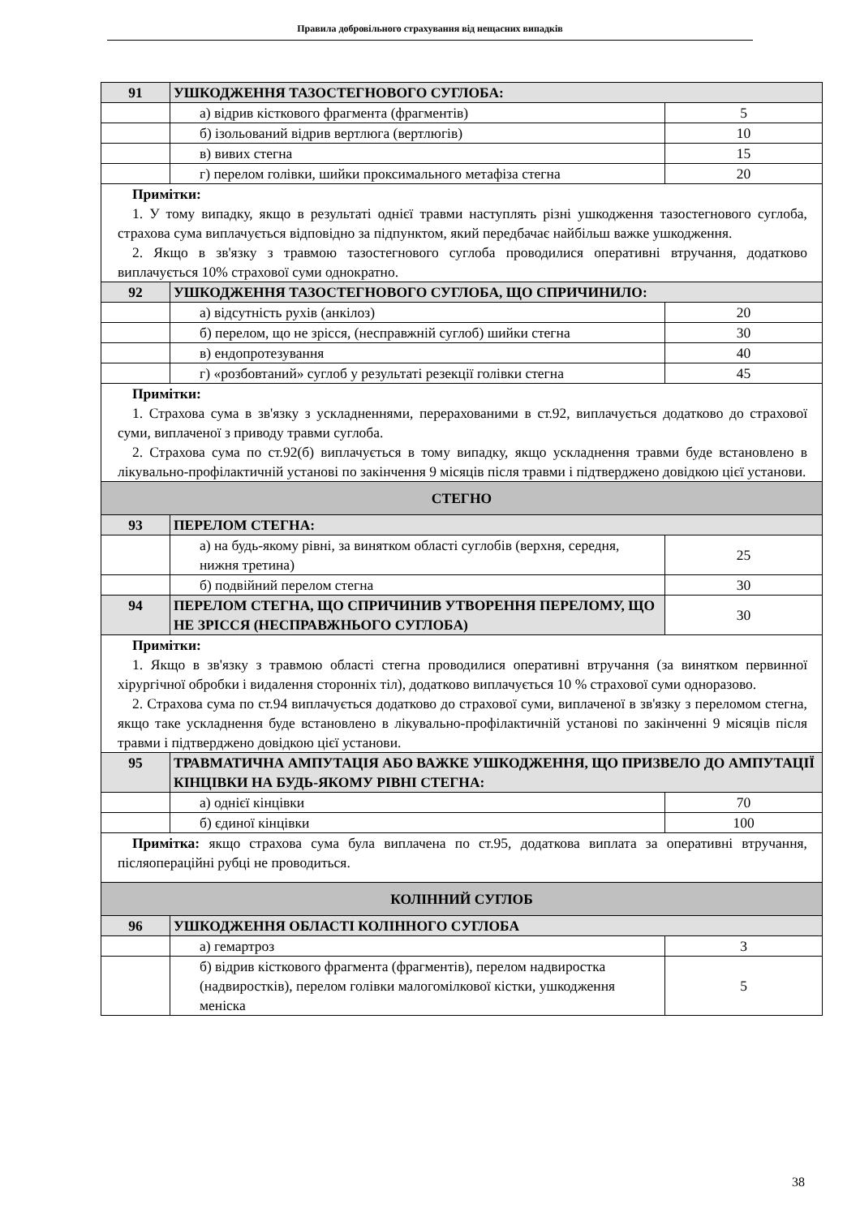Правила добровільного страхування від нещасних випадків
| 91 | УШКОДЖЕННЯ ТАЗОСТЕГНОВОГО СУГЛОБА: | |
| | а) відрив кісткового фрагмента (фрагментів) | 5 |
| | б) ізольований відрив вертлюга (вертлюгів) | 10 |
| | в) вивих стегна | 15 |
| | г) перелом голівки, шийки проксимального метафіза стегна | 20 |
| Примітки: 1. У тому випадку, якщо в результаті однієї травми наступлять різні ушкодження тазостегнового суглоба, страхова сума виплачується відповідно за підпунктом, який передбачає найбільш важке ушкодження. 2. Якщо в зв'язку з травмою тазостегнового суглоба проводилися оперативні втручання, додатково виплачується 10% страхової суми однократно. | | |
| 92 | УШКОДЖЕННЯ ТАЗОСТЕГНОВОГО СУГЛОБА, ЩО СПРИЧИНИЛО: | |
| | а) відсутність рухів (анкілоз) | 20 |
| | б) перелом, що не зрісся, (несправжній суглоб) шийки стегна | 30 |
| | в) ендопротезування | 40 |
| | г) «розбовтаний» суглоб у результаті резекції голівки стегна | 45 |
| Примітки: 1. Страхова сума в зв'язку з ускладненнями, перерахованими в ст.92, виплачується додатково до страхової суми, виплаченої з приводу травми суглоба. 2. Страхова сума по ст.92(б) виплачується в тому випадку, якщо ускладнення травми буде встановлено в лікувально-профілактичній установі по закінчення 9 місяців після травми і підтверджено довідкою цієї установи. | | |
| СТЕГНО | | |
| 93 | ПЕРЕЛОМ СТЕГНА: | |
| | а) на будь-якому рівні, за винятком області суглобів (верхня, середня, нижня третина) | 25 |
| | б) подвійний перелом стегна | 30 |
| 94 | ПЕРЕЛОМ СТЕГНА, ЩО СПРИЧИНИВ УТВОРЕННЯ ПЕРЕЛОМУ, ЩО НЕ ЗРІССЯ (НЕСПРАВЖНЬОГО СУГЛОБА) | 30 |
| Примітки: 1. Якщо в зв'язку з травмою області стегна проводилися оперативні втручання (за винятком первинної хірургічної обробки і видалення сторонніх тіл), додатково виплачується 10 % страхової суми одноразово. 2. Страхова сума по ст.94 виплачується додатково до страхової суми, виплаченої в зв'язку з переломом стегна, якщо таке ускладнення буде встановлено в лікувально-профілактичній установі по закінченні 9 місяців після травми і підтверджено довідкою цієї установи. | | |
| 95 | ТРАВМАТИЧНА АМПУТАЦІЯ АБО ВАЖКЕ УШКОДЖЕННЯ, ЩО ПРИЗВЕЛО ДО АМПУТАЦІЇ КІНЦІВКИ НА БУДЬ-ЯКОМУ РІВНІ СТЕГНА: | |
| | а) однієї кінцівки | 70 |
| | б) єдиної кінцівки | 100 |
| Примітка: якщо страхова сума була виплачена по ст.95, додаткова виплата за оперативні втручання, післяопераційні рубці не проводиться. | | |
| КОЛІННИЙ СУГЛОБ | | |
| 96 | УШКОДЖЕННЯ ОБЛАСТІ КОЛІННОГО СУГЛОБА | |
| | а) гемартроз | 3 |
| | б) відрив кісткового фрагмента (фрагментів), перелом надвиростка (надвиростків), перелом голівки малогомілкової кістки, ушкодження меніска | 5 |
38